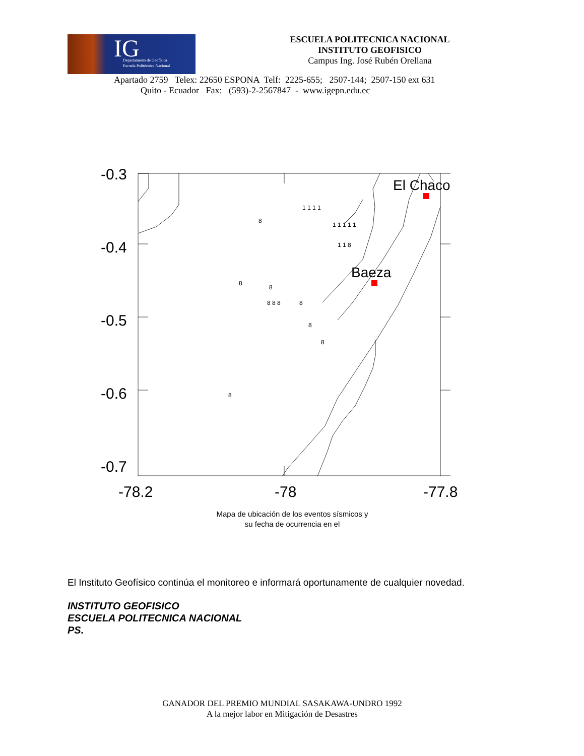IG Departamento de Geofísica
Escuela Politécnica Nacional
ESCUELA POLITECNICA NACIONAL
INSTITUTO GEOFISICO
Campus Ing. José Rubén Orellana
Apartado 2759 Telex: 22650 ESPONA Telf: 2225-655; 2507-144; 2507-150 ext 631
Quito - Ecuador Fax: (593)-2-2567847 - www.igepn.edu.ec
-0.3
-0.4
-0.5
-0.6
-0.7
-78.2
-78
-77.8
El Chaco
Baeza
8
1 1 1 1
1 1 1 1 1
1 1 8
8
8
8 8 8
8
8
8
8
Mapa de ubicación de los eventos sísmicos y
su fecha de ocurrencia en el
El Instituto Geofísico continúa el monitoreo e informará oportunamente de cualquier novedad.
INSTITUTO GEOFISICO
ESCUELA POLITECNICA NACIONAL
PS.
GANADOR DEL PREMIO MUNDIAL SASAKAWA-UNDRO 1992
A la mejor labor en Mitigación de Desastres